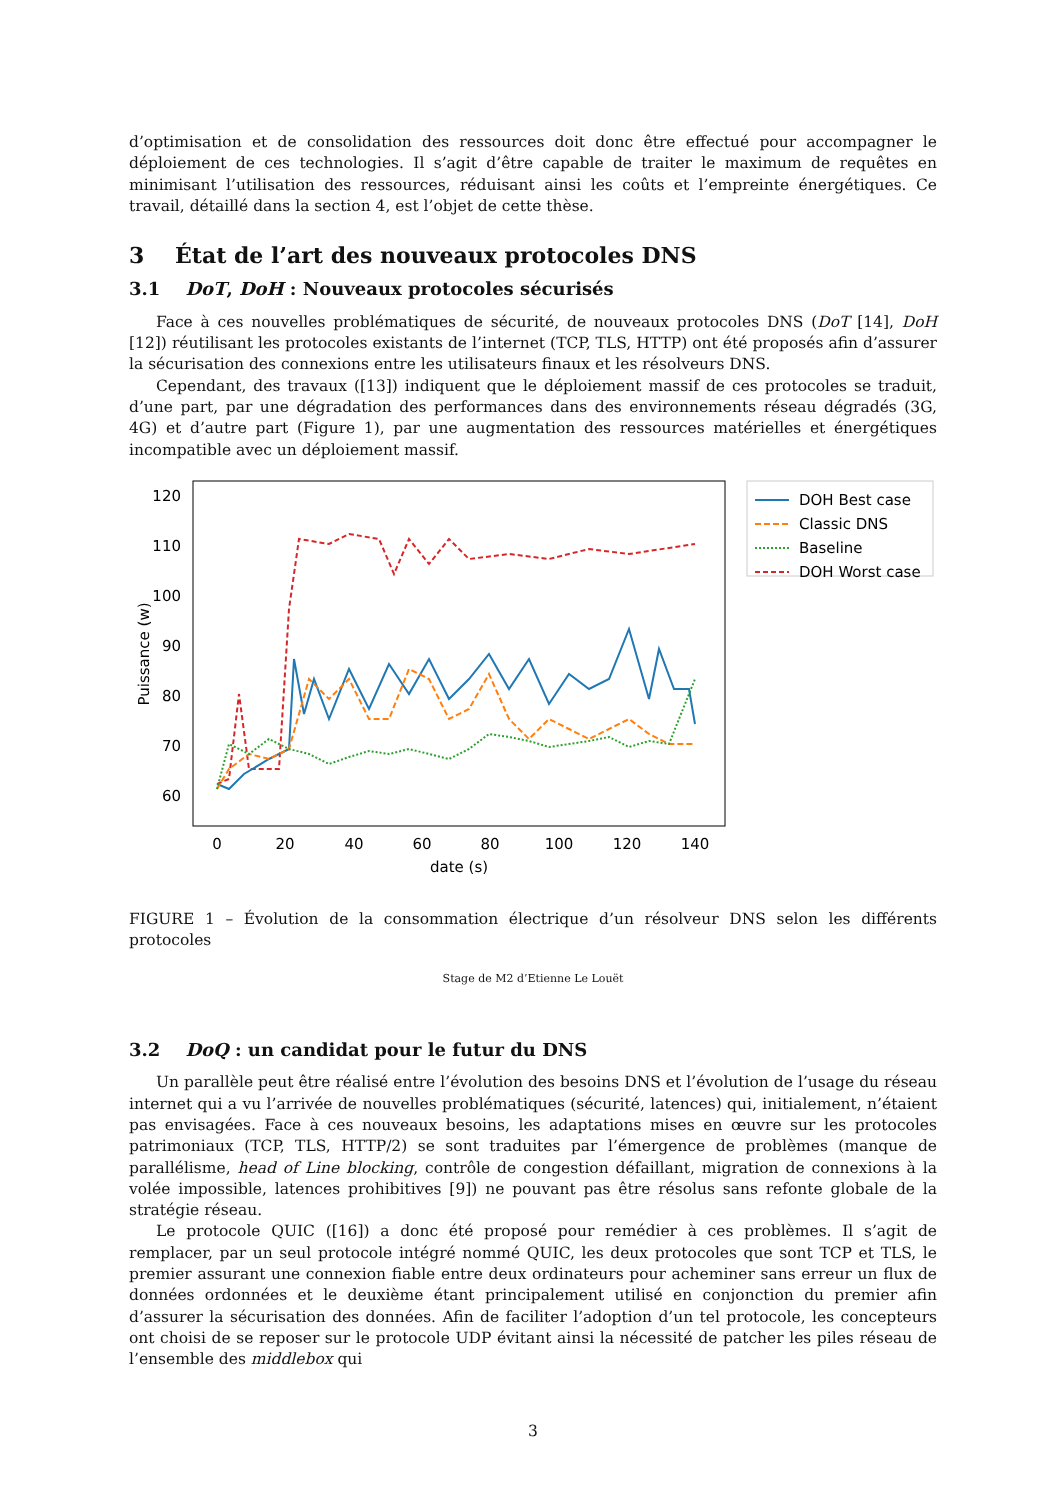d’optimisation et de consolidation des ressources doit donc être effectué pour accompagner le déploiement de ces technologies. Il s’agit d’être capable de traiter le maximum de requêtes en minimisant l’utilisation des ressources, réduisant ainsi les coûts et l’empreinte énergétiques. Ce travail, détaillé dans la section 4, est l’objet de cette thèse.
3 État de l’art des nouveaux protocoles DNS
3.1 DoT, DoH : Nouveaux protocoles sécurisés
Face à ces nouvelles problématiques de sécurité, de nouveaux protocoles DNS (DoT [14], DoH [12]) réutilisant les protocoles existants de l’internet (TCP, TLS, HTTP) ont été proposés afin d’assurer la sécurisation des connexions entre les utilisateurs finaux et les résolveurs DNS.
Cependant, des travaux ([13]) indiquent que le déploiement massif de ces protocoles se traduit, d’une part, par une dégradation des performances dans des environnements réseau dégradés (3G, 4G) et d’autre part (Figure 1), par une augmentation des ressources matérielles et énergétiques incompatible avec un déploiement massif.
120
110
100
90
80
70
60
0
20
40
60
80
100
120
140
date (s)
Puissance (w)
DOH Best case
Classic DNS
Baseline
DOH Worst case
FIGURE 1 – Évolution de la consommation électrique d’un résolveur DNS selon les différents protocoles
Stage de M2 d’Etienne Le Louët
3.2 DoQ : un candidat pour le futur du DNS
Un parallèle peut être réalisé entre l’évolution des besoins DNS et l’évolution de l’usage du réseau internet qui a vu l’arrivée de nouvelles problématiques (sécurité, latences) qui, initialement, n’étaient pas envisagées. Face à ces nouveaux besoins, les adaptations mises en œuvre sur les protocoles patrimoniaux (TCP, TLS, HTTP/2) se sont traduites par l’émergence de problèmes (manque de parallélisme, head of Line blocking, contrôle de congestion défaillant, migration de connexions à la volée impossible, latences prohibitives [9]) ne pouvant pas être résolus sans refonte globale de la stratégie réseau.
Le protocole QUIC ([16]) a donc été proposé pour remédier à ces problèmes. Il s’agit de remplacer, par un seul protocole intégré nommé QUIC, les deux protocoles que sont TCP et TLS, le premier assurant une connexion fiable entre deux ordinateurs pour acheminer sans erreur un flux de données ordonnées et le deuxième étant principalement utilisé en conjonction du premier afin d’assurer la sécurisation des données. Afin de faciliter l’adoption d’un tel protocole, les concepteurs ont choisi de se reposer sur le protocole UDP évitant ainsi la nécessité de patcher les piles réseau de l’ensemble des middlebox qui
3